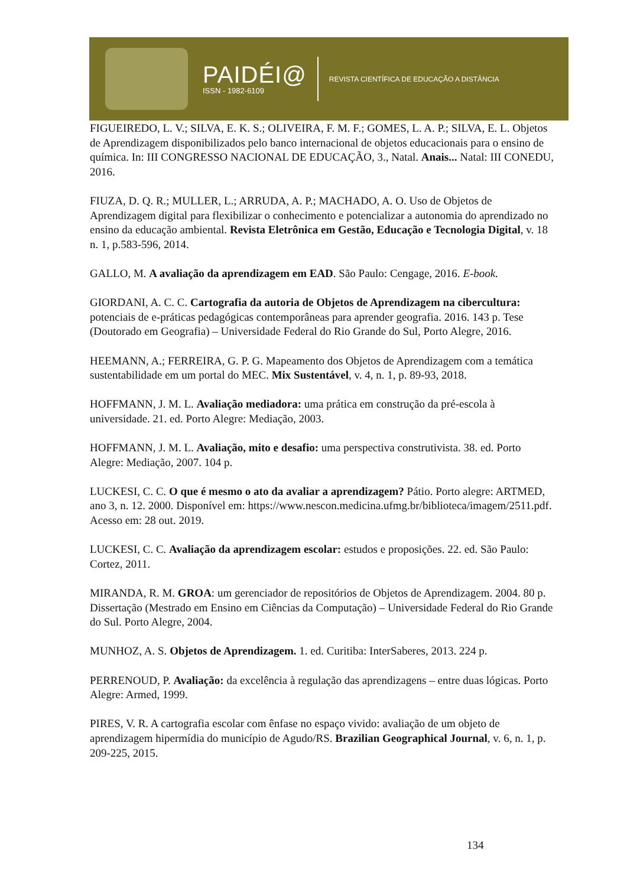PAIDÉI@
ISSN - 1982-6109
REVISTA CIENTÍFICA DE EDUCAÇÃO A DISTÂNCIA
FIGUEIREDO, L. V.; SILVA, E. K. S.; OLIVEIRA, F. M. F.; GOMES, L. A. P.; SILVA, E. L. Objetos de Aprendizagem disponibilizados pelo banco internacional de objetos educacionais para o ensino de química. In: III CONGRESSO NACIONAL DE EDUCAÇÃO, 3., Natal. Anais... Natal: III CONEDU, 2016.
FIUZA, D. Q. R.; MULLER, L.; ARRUDA, A. P.; MACHADO, A. O. Uso de Objetos de Aprendizagem digital para flexibilizar o conhecimento e potencializar a autonomia do aprendizado no ensino da educação ambiental. Revista Eletrônica em Gestão, Educação e Tecnologia Digital, v. 18 n. 1, p.583-596, 2014.
GALLO, M. A avaliação da aprendizagem em EAD. São Paulo: Cengage, 2016. E-book.
GIORDANI, A. C. C. Cartografia da autoria de Objetos de Aprendizagem na cibercultura: potenciais de e-práticas pedagógicas contemporâneas para aprender geografia. 2016. 143 p. Tese (Doutorado em Geografia) – Universidade Federal do Rio Grande do Sul, Porto Alegre, 2016.
HEEMANN, A.; FERREIRA, G. P. G. Mapeamento dos Objetos de Aprendizagem com a temática sustentabilidade em um portal do MEC. Mix Sustentável, v. 4, n. 1, p. 89-93, 2018.
HOFFMANN, J. M. L. Avaliação mediadora: uma prática em construção da pré-escola à universidade. 21. ed. Porto Alegre: Mediação, 2003.
HOFFMANN, J. M. L. Avaliação, mito e desafio: uma perspectiva construtivista. 38. ed. Porto Alegre: Mediação, 2007. 104 p.
LUCKESI, C. C. O que é mesmo o ato da avaliar a aprendizagem? Pátio. Porto alegre: ARTMED, ano 3, n. 12. 2000. Disponível em: https://www.nescon.medicina.ufmg.br/biblioteca/imagem/2511.pdf. Acesso em: 28 out. 2019.
LUCKESI, C. C. Avaliação da aprendizagem escolar: estudos e proposições. 22. ed. São Paulo: Cortez, 2011.
MIRANDA, R. M. GROA: um gerenciador de repositórios de Objetos de Aprendizagem. 2004. 80 p. Dissertação (Mestrado em Ensino em Ciências da Computação) – Universidade Federal do Rio Grande do Sul. Porto Alegre, 2004.
MUNHOZ, A. S. Objetos de Aprendizagem. 1. ed. Curitiba: InterSaberes, 2013. 224 p.
PERRENOUD, P. Avaliação: da excelência à regulação das aprendizagens – entre duas lógicas. Porto Alegre: Armed, 1999.
PIRES, V. R. A cartografia escolar com ênfase no espaço vivido: avaliação de um objeto de aprendizagem hipermídia do município de Agudo/RS. Brazilian Geographical Journal, v. 6, n. 1, p. 209-225, 2015.
134